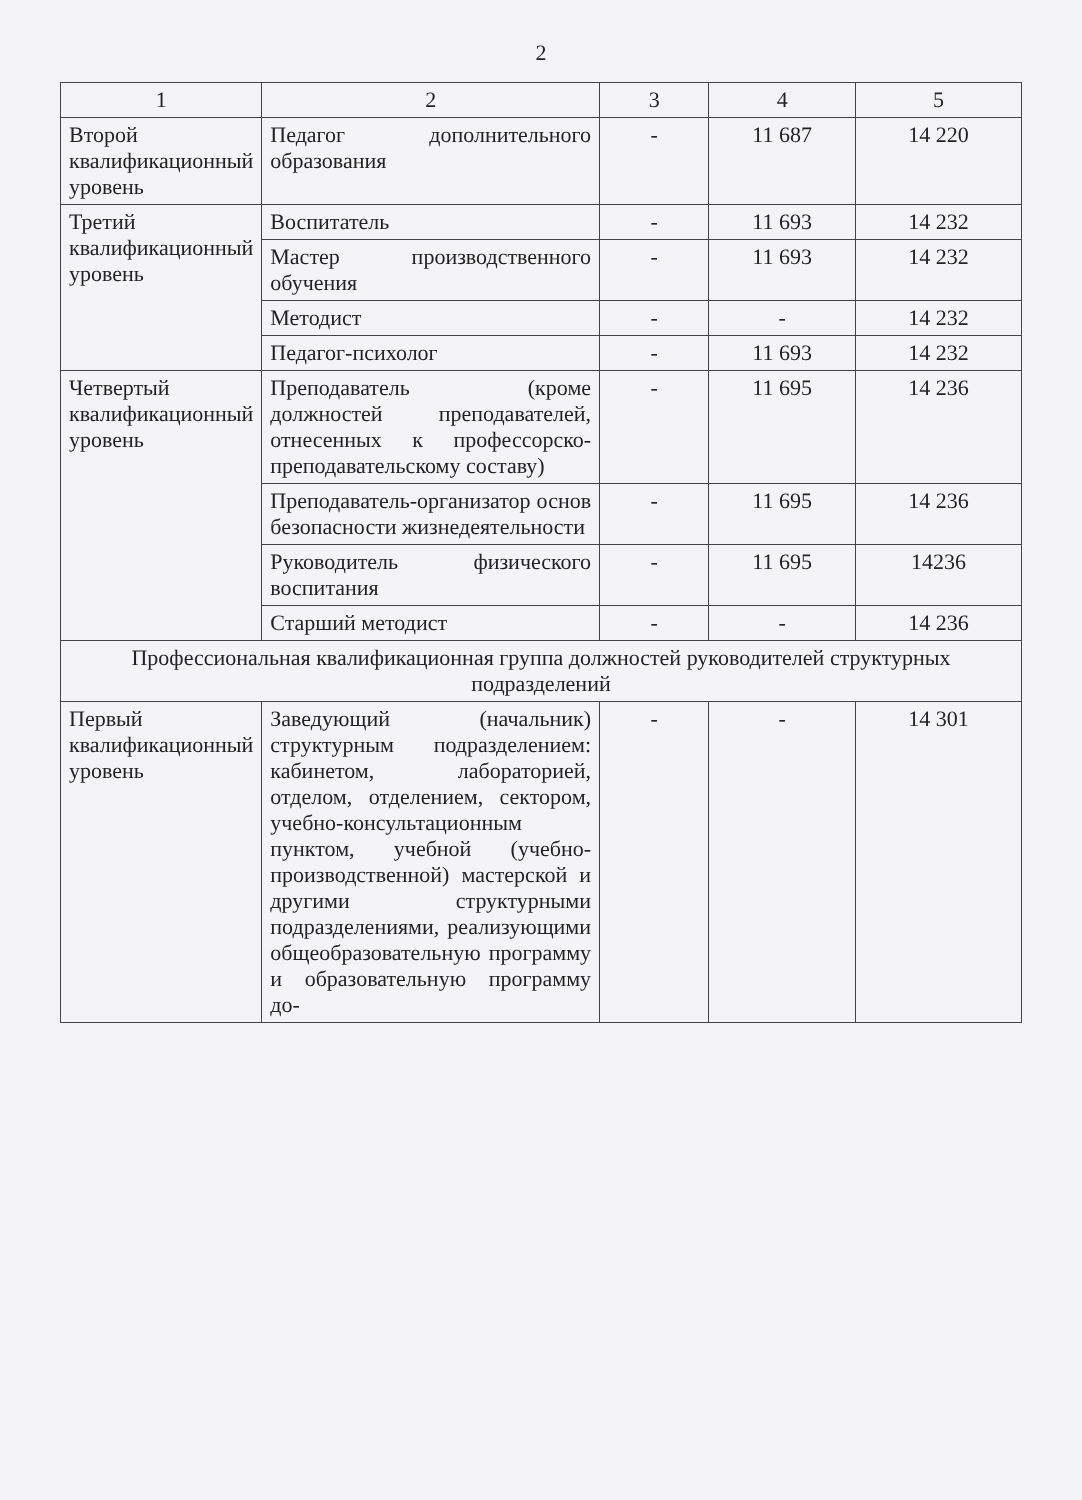2
| 1 | 2 | 3 | 4 | 5 |
| --- | --- | --- | --- | --- |
| Второй квалификационный уровень | Педагог дополнительного образования | - | 11 687 | 14 220 |
| Третий квалификационный уровень | Воспитатель | - | 11 693 | 14 232 |
| | Мастер производственного обучения | - | 11 693 | 14 232 |
| | Методист | - | - | 14 232 |
| | Педагог-психолог | - | 11 693 | 14 232 |
| Четвертый квалификационный уровень | Преподаватель (кроме должностей преподавателей, отнесенных к профессорско-преподавательскому составу) | - | 11 695 | 14 236 |
| | Преподаватель-организатор основ безопасности жизнедеятельности | - | 11 695 | 14 236 |
| | Руководитель физического воспитания | - | 11 695 | 14236 |
| | Старший методист | - | - | 14 236 |
| Профессиональная квалификационная группа должностей руководителей структурных подразделений | | | | |
| Первый квалификационный уровень | Заведующий (начальник) структурным подразделением: кабинетом, лабораторией, отделом, отделением, сектором, учебно-консультационным пунктом, учебной (учебно-производственной) мастерской и другими структурными подразделениями, реализующими общеобразовательную программу и образовательную программу до- | - | - | 14 301 |